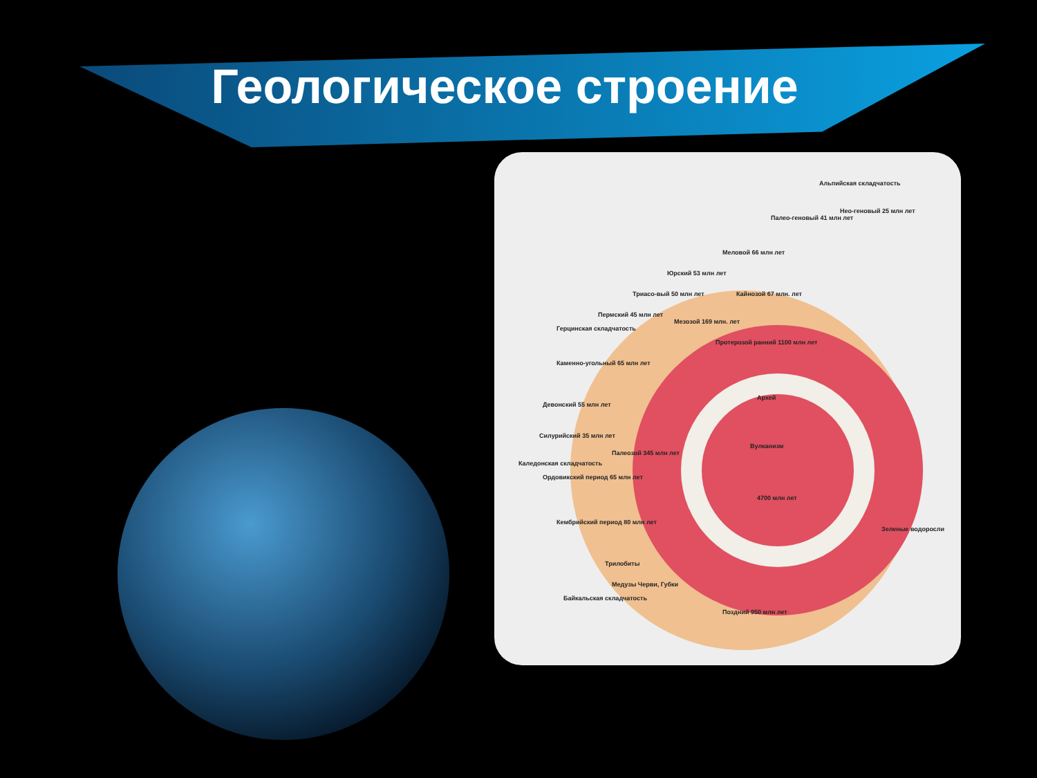Геологическое строение
Протерозой ранний 1100 млн лет
Архей
Вулканизм
4700 млн лет
Поздний 950 млн лет
Зеленые водоросли
Палео-геновый 41 млн лет
Нео-геновый 25 млн лет
Альпийская складчатость
Меловой 66 млн лет
Юрский 53 млн лет
Триасо-вый 50 млн лет
Пермский 45 млн лет
Кайнозой 67 млн. лет
Мезозой 169 млн. лет
Герцинская складчатость
Каменно-угольный 65 млн лет
Девонский 55 млн лет
Силурийский 35 млн лет
Каледонская складчатость
Ордовикский период 65 млн лет
Палеозой 345 млн лет
Кембрийский период 80 млн лет
Трилобиты
Байкальская складчатость
Медузы Черви, Губки